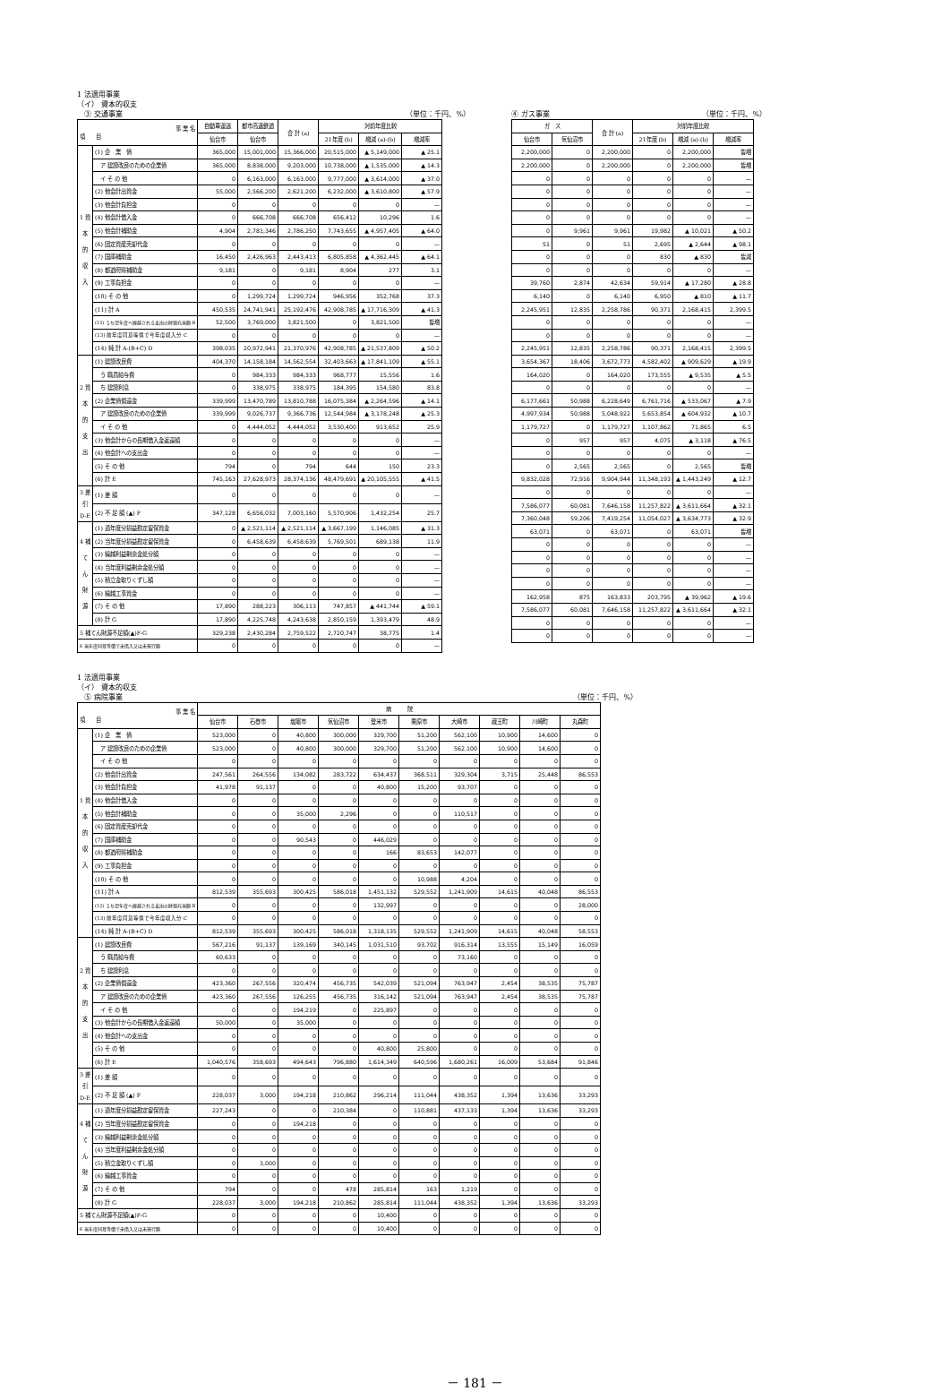1 法適用事業
（イ） 資本的収支
　③ 交通事業 （単位：千円、%）
| 事 業 名 項 目 | | 自動車運送 | 都市高速鉄道 | 合 計 (a) | 対前年度比較 | | |
| --- | --- | --- | --- | --- | --- | --- | --- |
| | | 仙台市 | 仙台市 | | 21年度 (b) | 増減 (a)-(b) | 増減率 |
| 1 資 本 的 収 入 | (1) 企 業 債 | 365,000 | 15,001,000 | 15,366,000 | 20,515,000 | ▲ 5,149,000 | ▲ 25.1 |
| | ア 建設改良のための企業債 | 365,000 | 8,838,000 | 9,203,000 | 10,738,000 | ▲ 1,535,000 | ▲ 14.3 |
| | イ そ の 他 | 0 | 6,163,000 | 6,163,000 | 9,777,000 | ▲ 3,614,000 | ▲ 37.0 |
| | (2) 他会計出資金 | 55,000 | 2,566,200 | 2,621,200 | 6,232,000 | ▲ 3,610,800 | ▲ 57.9 |
| | (3) 他会計負担金 | 0 | 0 | 0 | 0 | 0 | — |
| | (4) 他会計借入金 | 0 | 666,708 | 666,708 | 656,412 | 10,296 | 1.6 |
| | (5) 他会計補助金 | 4,904 | 2,781,346 | 2,786,250 | 7,743,655 | ▲ 4,957,405 | ▲ 64.0 |
| | (6) 固定資産売却代金 | 0 | 0 | 0 | 0 | 0 | — |
| | (7) 国庫補助金 | 16,450 | 2,426,963 | 2,443,413 | 6,805,858 | ▲ 4,362,445 | ▲ 64.1 |
| | (8) 都道府県補助金 | 9,181 | 0 | 9,181 | 8,904 | 277 | 3.1 |
| | (9) 工事負担金 | 0 | 0 | 0 | 0 | 0 | — |
| | (10) そ の 他 | 0 | 1,299,724 | 1,299,724 | 946,956 | 352,768 | 37.3 |
| | (11) 計 A | 450,535 | 24,741,941 | 25,192,476 | 42,908,785 | ▲ 17,716,309 | ▲ 41.3 |
| | (12) うち翌年度へ繰越される支出の財源充当額 B | 52,500 | 3,769,000 | 3,821,500 | 0 | 3,821,500 | 皆増 |
| | (13) 前年度同意等債で今年度収入分 C | 0 | 0 | 0 | 0 | 0 | — |
| | (14) 純 計 A-(B+C) D | 398,035 | 20,972,941 | 21,370,976 | 42,908,785 | ▲ 21,537,809 | ▲ 50.2 |
| 2 資 本 的 支 出 | (1) 建設改良費 | 404,370 | 14,158,184 | 14,562,554 | 32,403,663 | ▲ 17,841,109 | ▲ 55.1 |
| | う 職員給与費 | 0 | 984,333 | 984,333 | 968,777 | 15,556 | 1.6 |
| | ち 建設利息 | 0 | 338,975 | 338,975 | 184,395 | 154,580 | 83.8 |
| | (2) 企業債償還金 | 339,999 | 13,470,789 | 13,810,788 | 16,075,384 | ▲ 2,264,596 | ▲ 14.1 |
| | ア 建設改良のための企業債 | 339,999 | 9,026,737 | 9,366,736 | 12,544,984 | ▲ 3,178,248 | ▲ 25.3 |
| | イ そ の 他 | 0 | 4,444,052 | 4,444,052 | 3,530,400 | 913,652 | 25.9 |
| | (3) 他会計からの長期借入金返還額 | 0 | 0 | 0 | 0 | 0 | — |
| | (4) 他会計への支出金 | 0 | 0 | 0 | 0 | 0 | — |
| | (5) そ の 他 | 794 | 0 | 794 | 644 | 150 | 23.3 |
| | (6) 計 E | 745,163 | 27,628,973 | 28,374,136 | 48,479,691 | ▲ 20,105,555 | ▲ 41.5 |
| 3 差引 D-E | (1) 差 額 | 0 | 0 | 0 | 0 | 0 | — |
| | (2) 不 足 額 (▲) F | 347,128 | 6,656,032 | 7,003,160 | 5,570,906 | 1,432,254 | 25.7 |
| 4 補 て ん 財 源 | (1) 過年度分損益勘定留保資金 | 0 | ▲ 2,521,114 | ▲ 2,521,114 | ▲ 3,667,199 | 1,146,085 | ▲ 31.3 |
| | (2) 当年度分損益勘定留保資金 | 0 | 6,458,639 | 6,458,639 | 5,769,501 | 689,138 | 11.9 |
| | (3) 繰越利益剰余金処分額 | 0 | 0 | 0 | 0 | 0 | — |
| | (4) 当年度利益剰余金処分額 | 0 | 0 | 0 | 0 | 0 | — |
| | (5) 積立金取りくずし額 | 0 | 0 | 0 | 0 | 0 | — |
| | (6) 繰越工事資金 | 0 | 0 | 0 | 0 | 0 | — |
| | (7) そ の 他 | 17,890 | 288,223 | 306,113 | 747,857 | ▲ 441,744 | ▲ 59.1 |
| | (8) 計 G | 17,890 | 4,225,748 | 4,243,638 | 2,850,159 | 1,393,479 | 48.9 |
| 5 補てん財源不足額(▲)F-G | | 329,238 | 2,430,284 | 2,759,522 | 2,720,747 | 38,775 | 1.4 |
| 6 当年度同意等債で未借入又は未発行額 | | 0 | 0 | 0 | 0 | 0 | — |
④ ガス事業 （単位：千円、%）
| ガ ス | | 合 計 (a) | 対前年度比較 | | |
| --- | --- | --- | --- | --- | --- |
| 仙台市 | 気仙沼市 | | 21年度 (b) | 増減 (a)-(b) | 増減率 |
| 2,200,000 | 0 | 2,200,000 | 0 | 2,200,000 | 皆増 |
| 2,200,000 | 0 | 2,200,000 | 0 | 2,200,000 | 皆増 |
| 0 | 0 | 0 | 0 | 0 | — |
| 0 | 0 | 0 | 0 | 0 | — |
| 0 | 0 | 0 | 0 | 0 | — |
| 0 | 0 | 0 | 0 | 0 | — |
| 0 | 9,961 | 9,961 | 19,982 | ▲ 10,021 | ▲ 50.2 |
| 51 | 0 | 51 | 2,695 | ▲ 2,644 | ▲ 98.1 |
| 0 | 0 | 0 | 830 | ▲ 830 | 皆減 |
| 0 | 0 | 0 | 0 | 0 | — |
| 39,760 | 2,874 | 42,634 | 59,914 | ▲ 17,280 | ▲ 28.8 |
| 6,140 | 0 | 6,140 | 6,950 | ▲ 810 | ▲ 11.7 |
| 2,245,951 | 12,835 | 2,258,786 | 90,371 | 2,168,415 | 2,399.5 |
| 0 | 0 | 0 | 0 | 0 | — |
| 0 | 0 | 0 | 0 | 0 | — |
| 2,245,951 | 12,835 | 2,258,786 | 90,371 | 2,168,415 | 2,399.5 |
| 3,654,367 | 18,406 | 3,672,773 | 4,582,402 | ▲ 909,629 | ▲ 19.9 |
| 164,020 | 0 | 164,020 | 173,555 | ▲ 9,535 | ▲ 5.5 |
| 0 | 0 | 0 | 0 | 0 | — |
| 6,177,661 | 50,988 | 6,228,649 | 6,761,716 | ▲ 533,067 | ▲ 7.9 |
| 4,997,934 | 50,988 | 5,048,922 | 5,653,854 | ▲ 604,932 | ▲ 10.7 |
| 1,179,727 | 0 | 1,179,727 | 1,107,862 | 71,865 | 6.5 |
| 0 | 957 | 957 | 4,075 | ▲ 3,118 | ▲ 76.5 |
| 0 | 0 | 0 | 0 | 0 | — |
| 0 | 2,565 | 2,565 | 0 | 2,565 | 皆増 |
| 9,832,028 | 72,916 | 9,904,944 | 11,348,193 | ▲ 1,443,249 | ▲ 12.7 |
| 0 | 0 | 0 | 0 | 0 | — |
| 7,586,077 | 60,081 | 7,646,158 | 11,257,822 | ▲ 3,611,664 | ▲ 32.1 |
| 7,360,048 | 59,206 | 7,419,254 | 11,054,027 | ▲ 3,634,773 | ▲ 32.9 |
| 63,071 | 0 | 63,071 | 0 | 63,071 | 皆増 |
| 0 | 0 | 0 | 0 | 0 | — |
| 0 | 0 | 0 | 0 | 0 | — |
| 0 | 0 | 0 | 0 | 0 | — |
| 0 | 0 | 0 | 0 | 0 | — |
| 162,958 | 875 | 163,833 | 203,795 | ▲ 39,962 | ▲ 19.6 |
| 7,586,077 | 60,081 | 7,646,158 | 11,257,822 | ▲ 3,611,664 | ▲ 32.1 |
| 0 | 0 | 0 | 0 | 0 | — |
| 0 | 0 | 0 | 0 | 0 | — |
1 法適用事業
（イ） 資本的収支
　⑤ 病院事業 （単位：千円、%）
| 事 業 名 項 目 | | 病 院 | | | | | | | | | |
| --- | --- | --- | --- | --- | --- | --- | --- | --- | --- | --- | --- |
| | | 仙台市 | 石巻市 | 塩竈市 | 気仙沼市 | 登米市 | 栗原市 | 大崎市 | 蔵王町 | 川崎町 | 丸森町 |
| 1 資 本 的 収 入 | (1) 企 業 債 | 523,000 | 0 | 40,800 | 300,000 | 329,700 | 51,200 | 562,100 | 10,900 | 14,600 | 0 |
| | ア 建設改良のための企業債 | 523,000 | 0 | 40,800 | 300,000 | 329,700 | 51,200 | 562,100 | 10,900 | 14,600 | 0 |
| | イ そ の 他 | 0 | 0 | 0 | 0 | 0 | 0 | 0 | 0 | 0 | 0 |
| | (2) 他会計出資金 | 247,561 | 264,556 | 134,082 | 283,722 | 634,437 | 368,511 | 329,304 | 3,715 | 25,448 | 86,553 |
| | (3) 他会計負担金 | 41,978 | 91,137 | 0 | 0 | 40,800 | 15,200 | 93,707 | 0 | 0 | 0 |
| | (4) 他会計借入金 | 0 | 0 | 0 | 0 | 0 | 0 | 0 | 0 | 0 | 0 |
| | (5) 他会計補助金 | 0 | 0 | 35,000 | 2,296 | 0 | 0 | 110,517 | 0 | 0 | 0 |
| | (6) 固定資産売却代金 | 0 | 0 | 0 | 0 | 0 | 0 | 0 | 0 | 0 | 0 |
| | (7) 国庫補助金 | 0 | 0 | 90,543 | 0 | 446,029 | 0 | 0 | 0 | 0 | 0 |
| | (8) 都道府県補助金 | 0 | 0 | 0 | 0 | 166 | 83,653 | 142,077 | 0 | 0 | 0 |
| | (9) 工事負担金 | 0 | 0 | 0 | 0 | 0 | 0 | 0 | 0 | 0 | 0 |
| | (10) そ の 他 | 0 | 0 | 0 | 0 | 0 | 10,988 | 4,204 | 0 | 0 | 0 |
| | (11) 計 A | 812,539 | 355,693 | 300,425 | 586,018 | 1,451,132 | 529,552 | 1,241,909 | 14,615 | 40,048 | 86,553 |
| | (12) うち翌年度へ繰越される支出の財源充当額 B | 0 | 0 | 0 | 0 | 132,997 | 0 | 0 | 0 | 0 | 28,000 |
| | (13) 前年度同意等債で今年度収入分 C | 0 | 0 | 0 | 0 | 0 | 0 | 0 | 0 | 0 | 0 |
| | (14) 純 計 A-(B+C) D | 812,539 | 355,693 | 300,425 | 586,018 | 1,318,135 | 529,552 | 1,241,909 | 14,615 | 40,048 | 58,553 |
| 2 資 本 的 支 出 | (1) 建設改良費 | 567,216 | 91,137 | 139,169 | 340,145 | 1,031,510 | 93,702 | 916,314 | 13,555 | 15,149 | 16,059 |
| | う 職員給与費 | 60,633 | 0 | 0 | 0 | 0 | 0 | 73,160 | 0 | 0 | 0 |
| | ち 建設利息 | 0 | 0 | 0 | 0 | 0 | 0 | 0 | 0 | 0 | 0 |
| | (2) 企業債償還金 | 423,360 | 267,556 | 320,474 | 456,735 | 542,039 | 521,094 | 763,947 | 2,454 | 38,535 | 75,787 |
| | ア 建設改良のための企業債 | 423,360 | 267,556 | 126,255 | 456,735 | 316,142 | 521,094 | 763,947 | 2,454 | 38,535 | 75,787 |
| | イ そ の 他 | 0 | 0 | 194,219 | 0 | 225,897 | 0 | 0 | 0 | 0 | 0 |
| | (3) 他会計からの長期借入金返還額 | 50,000 | 0 | 35,000 | 0 | 0 | 0 | 0 | 0 | 0 | 0 |
| | (4) 他会計への支出金 | 0 | 0 | 0 | 0 | 0 | 0 | 0 | 0 | 0 | 0 |
| | (5) そ の 他 | 0 | 0 | 0 | 0 | 40,800 | 25,800 | 0 | 0 | 0 | 0 |
| | (6) 計 E | 1,040,576 | 358,693 | 494,643 | 796,880 | 1,614,349 | 640,596 | 1,680,261 | 16,009 | 53,684 | 91,846 |
| 3 差引 D-E | (1) 差 額 | 0 | 0 | 0 | 0 | 0 | 0 | 0 | 0 | 0 | 0 |
| | (2) 不 足 額 (▲) F | 228,037 | 3,000 | 194,218 | 210,862 | 296,214 | 111,044 | 438,352 | 1,394 | 13,636 | 33,293 |
| 4 補 て ん 財 源 | (1) 過年度分損益勘定留保資金 | 227,243 | 0 | 0 | 210,384 | 0 | 110,881 | 437,133 | 1,394 | 13,636 | 33,293 |
| | (2) 当年度分損益勘定留保資金 | 0 | 0 | 194,218 | 0 | 0 | 0 | 0 | 0 | 0 | 0 |
| | (3) 繰越利益剰余金処分額 | 0 | 0 | 0 | 0 | 0 | 0 | 0 | 0 | 0 | 0 |
| | (4) 当年度利益剰余金処分額 | 0 | 0 | 0 | 0 | 0 | 0 | 0 | 0 | 0 | 0 |
| | (5) 積立金取りくずし額 | 0 | 3,000 | 0 | 0 | 0 | 0 | 0 | 0 | 0 | 0 |
| | (6) 繰越工事資金 | 0 | 0 | 0 | 0 | 0 | 0 | 0 | 0 | 0 | 0 |
| | (7) そ の 他 | 794 | 0 | 0 | 478 | 285,814 | 163 | 1,219 | 0 | 0 | 0 |
| | (8) 計 G | 228,037 | 3,000 | 194,218 | 210,862 | 285,814 | 111,044 | 438,352 | 1,394 | 13,636 | 33,293 |
| 5 補てん財源不足額(▲)F-G | | 0 | 0 | 0 | 0 | 10,400 | 0 | 0 | 0 | 0 | 0 |
| 6 当年度同意等債で未借入又は未発行額 | | 0 | 0 | 0 | 0 | 10,400 | 0 | 0 | 0 | 0 | 0 |
－ 181 －